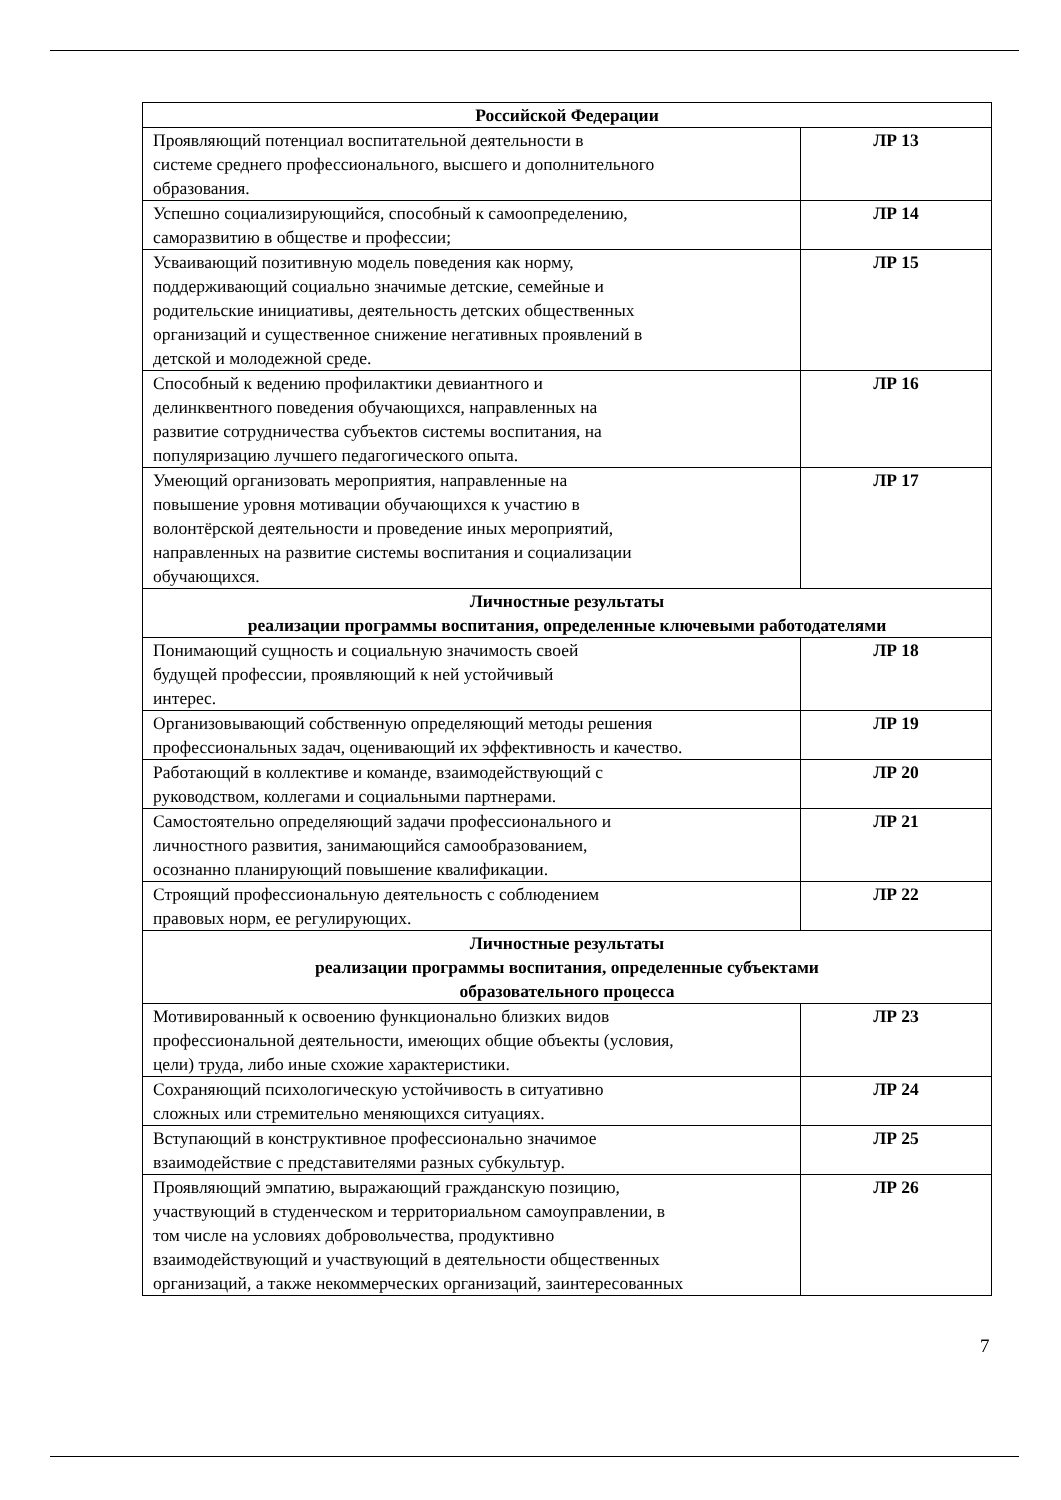| Российской Федерации | |
| Проявляющий потенциал воспитательной деятельности в системе среднего профессионального, высшего и дополнительного образования. | ЛР 13 |
| Успешно социализирующийся, способный к самоопределению, саморазвитию в обществе и профессии; | ЛР 14 |
| Усваивающий позитивную модель поведения как норму, поддерживающий социально значимые детские, семейные и родительские инициативы, деятельность детских общественных организаций и существенное снижение негативных проявлений в детской и молодежной среде. | ЛР 15 |
| Способный к ведению профилактики девиантного и делинквентного поведения обучающихся, направленных на развитие сотрудничества субъектов системы воспитания, на популяризацию лучшего педагогического опыта. | ЛР 16 |
| Умеющий организовать мероприятия, направленные на повышение уровня мотивации обучающихся к участию в волонтёрской деятельности и проведение иных мероприятий, направленных на развитие системы воспитания и социализации обучающихся. | ЛР 17 |
| Личностные результаты реализации программы воспитания, определенные ключевыми работодателями | |
| Понимающий сущность и социальную значимость своей будущей профессии, проявляющий к ней устойчивый интерес. | ЛР 18 |
| Организовывающий собственную определяющий методы решения профессиональных задач, оценивающий их эффективность и качество. | ЛР 19 |
| Работающий в коллективе и команде, взаимодействующий с руководством, коллегами и социальными партнерами. | ЛР 20 |
| Самостоятельно определяющий задачи профессионального и личностного развития, занимающийся самообразованием, осознанно планирующий повышение квалификации. | ЛР 21 |
| Строящий профессиональную деятельность с соблюдением правовых норм, ее регулирующих. | ЛР 22 |
| Личностные результаты реализации программы воспитания, определенные субъектами образовательного процесса | |
| Мотивированный к освоению функционально близких видов профессиональной деятельности, имеющих общие объекты (условия, цели) труда, либо иные схожие характеристики. | ЛР 23 |
| Сохраняющий психологическую устойчивость в ситуативно сложных или стремительно меняющихся ситуациях. | ЛР 24 |
| Вступающий в конструктивное профессионально значимое взаимодействие с представителями разных субкультур. | ЛР 25 |
| Проявляющий эмпатию, выражающий гражданскую позицию, участвующий в студенческом и территориальном самоуправлении, в том числе на условиях добровольчества, продуктивно взаимодействующий и участвующий в деятельности общественных организаций, а также некоммерческих организаций, заинтересованных | ЛР 26 |
7